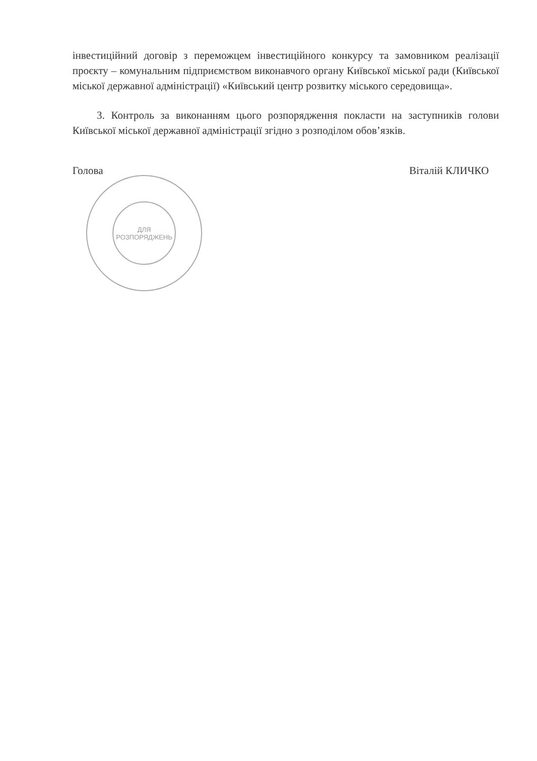ДЛЯ
РОЗПОРЯДЖЕНЬ
інвестиційний договір з переможцем інвестиційного конкурсу та замовником реалізації проєкту – комунальним підприємством виконавчого органу Київської міської ради (Київської міської державної адміністрації) «Київський центр розвитку міського середовища».
3. Контроль за виконанням цього розпорядження покласти на заступників голови Київської міської державної адміністрації згідно з розподілом обов’язків.
Голова Віталій КЛИЧКО